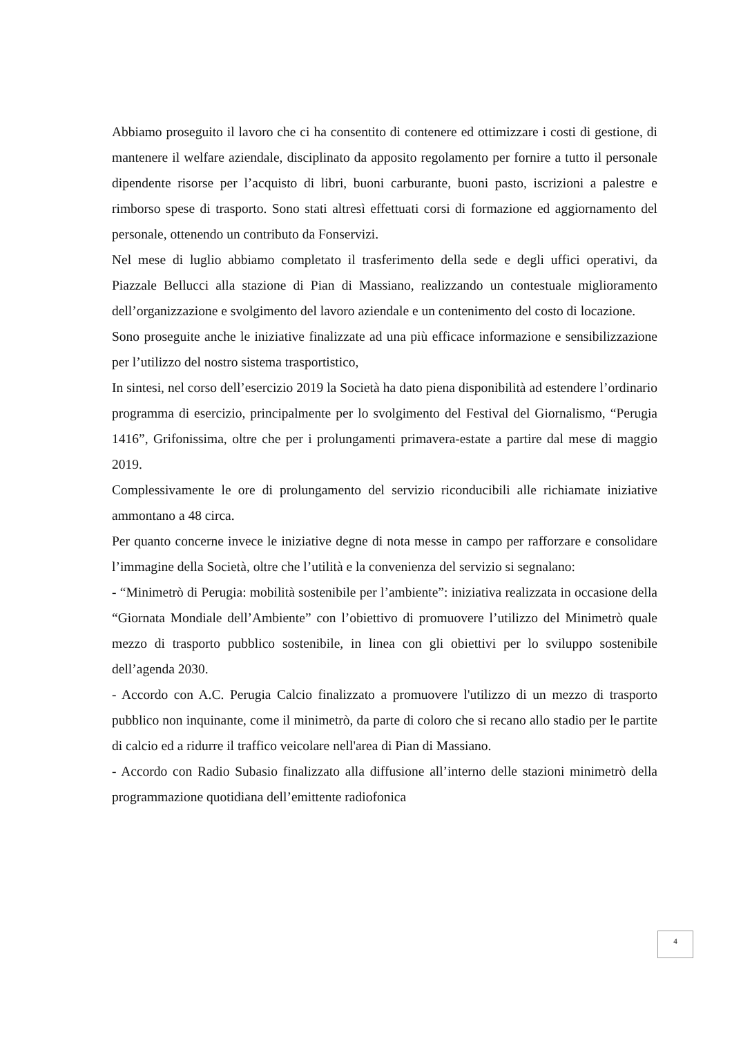Abbiamo proseguito il lavoro che ci ha consentito di contenere ed ottimizzare i costi di gestione, di mantenere il welfare aziendale, disciplinato da apposito regolamento per fornire a tutto il personale dipendente risorse per l’acquisto di libri, buoni carburante, buoni pasto, iscrizioni a palestre e rimborso spese di trasporto. Sono stati altresì effettuati corsi di formazione ed aggiornamento del personale, ottenendo un contributo da Fonservizi.
Nel mese di luglio abbiamo completato il trasferimento della sede e degli uffici operativi, da Piazzale Bellucci alla stazione di Pian di Massiano, realizzando un contestuale miglioramento dell’organizzazione e svolgimento del lavoro aziendale e un contenimento del costo di locazione.
Sono proseguite anche le iniziative finalizzate ad una più efficace informazione e sensibilizzazione per l’utilizzo del nostro sistema trasportistico,
In sintesi, nel corso dell’esercizio 2019 la Società ha dato piena disponibilità ad estendere l’ordinario programma di esercizio, principalmente per lo svolgimento del Festival del Giornalismo, “Perugia 1416”, Grifonissima, oltre che per i prolungamenti primavera-estate a partire dal mese di maggio 2019.
Complessivamente le ore di prolungamento del servizio riconducibili alle richiamate iniziative ammontano a 48 circa.
Per quanto concerne invece le iniziative degne di nota messe in campo per rafforzare e consolidare l’immagine della Società, oltre che l’utilità e la convenienza del servizio si segnalano:
- “Minimetrò di Perugia: mobilità sostenibile per l’ambiente”: iniziativa realizzata in occasione della “Giornata Mondiale dell’Ambiente” con l’obiettivo di promuovere l’utilizzo del Minimetrò quale mezzo di trasporto pubblico sostenibile, in linea con gli obiettivi per lo sviluppo sostenibile dell’agenda 2030.
- Accordo con A.C. Perugia Calcio finalizzato a promuovere l'utilizzo di un mezzo di trasporto pubblico non inquinante, come il minimetrò, da parte di coloro che si recano allo stadio per le partite di calcio ed a ridurre il traffico veicolare nell'area di Pian di Massiano.
- Accordo con Radio Subasio finalizzato alla diffusione all’interno delle stazioni minimetrò della programmazione quotidiana dell’emittente radiofonica
4